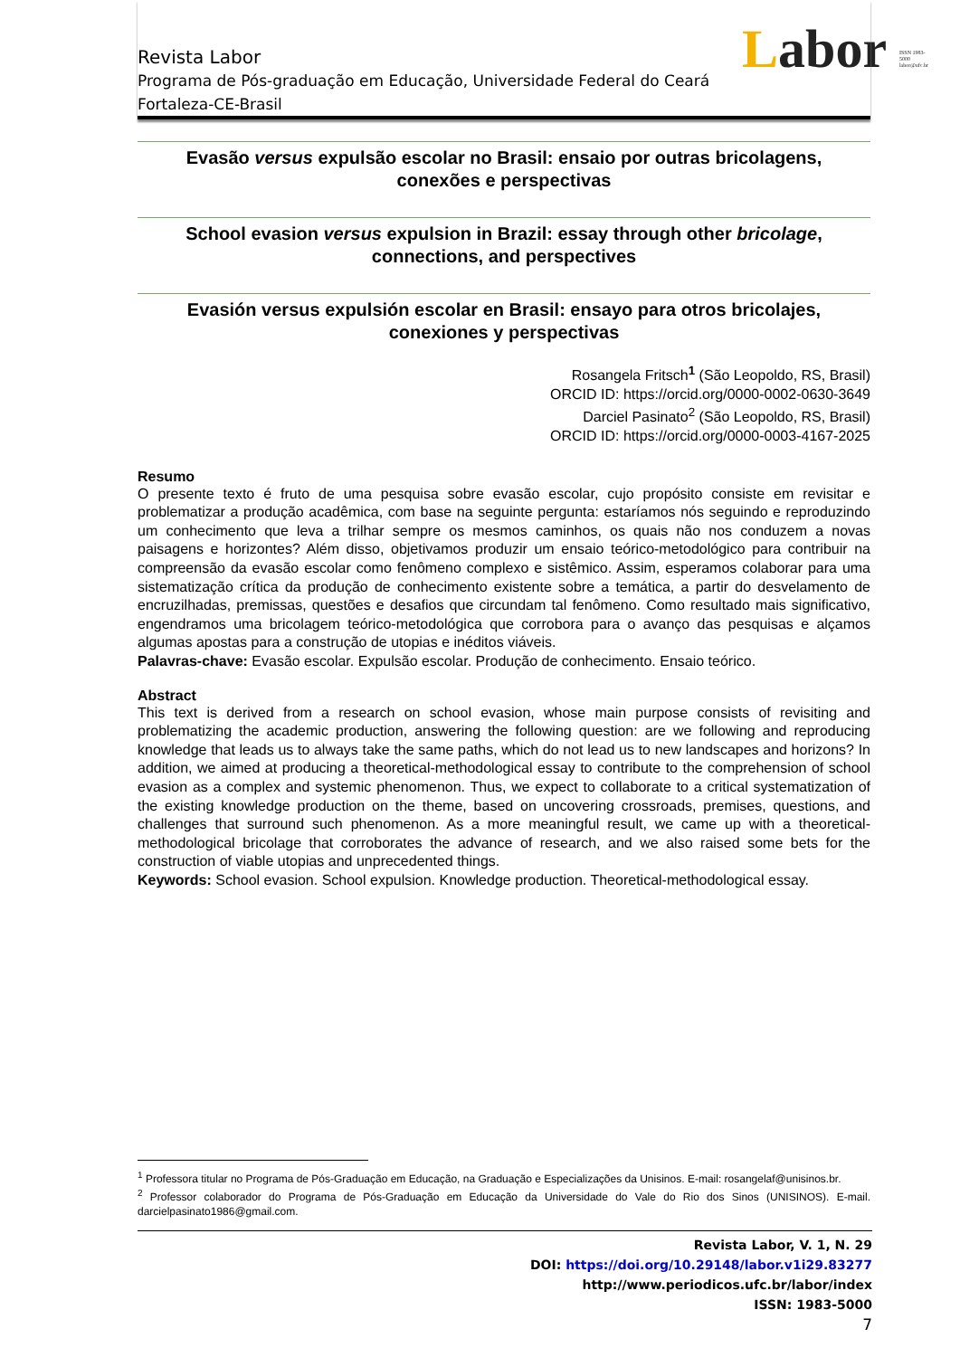Labor ISSN 1983-5000 labor@ufc.br
Revista Labor
Programa de Pós-graduação em Educação, Universidade Federal do Ceará
Fortaleza-CE-Brasil
Evasão versus expulsão escolar no Brasil: ensaio por outras bricolagens, conexões e perspectivas
School evasion versus expulsion in Brazil: essay through other bricolage, connections, and perspectives
Evasión versus expulsión escolar en Brasil: ensayo para otros bricolajes, conexiones y perspectivas
Rosangela Fritsch<sup>1</sup> (São Leopoldo, RS, Brasil)
ORCID ID: https://orcid.org/0000-0002-0630-3649
Darciel Pasinato<sup>2</sup> (São Leopoldo, RS, Brasil)
ORCID ID: https://orcid.org/0000-0003-4167-2025
Resumo
O presente texto é fruto de uma pesquisa sobre evasão escolar, cujo propósito consiste em revisitar e problematizar a produção acadêmica, com base na seguinte pergunta: estaríamos nós seguindo e reproduzindo um conhecimento que leva a trilhar sempre os mesmos caminhos, os quais não nos conduzem a novas paisagens e horizontes? Além disso, objetivamos produzir um ensaio teórico-metodológico para contribuir na compreensão da evasão escolar como fenômeno complexo e sistêmico. Assim, esperamos colaborar para uma sistematização crítica da produção de conhecimento existente sobre a temática, a partir do desvelamento de encruzilhadas, premissas, questões e desafios que circundam tal fenômeno. Como resultado mais significativo, engendramos uma bricolagem teórico-metodológica que corrobora para o avanço das pesquisas e alçamos algumas apostas para a construção de utopias e inéditos viáveis.
Palavras-chave: Evasão escolar. Expulsão escolar. Produção de conhecimento. Ensaio teórico.
Abstract
This text is derived from a research on school evasion, whose main purpose consists of revisiting and problematizing the academic production, answering the following question: are we following and reproducing knowledge that leads us to always take the same paths, which do not lead us to new landscapes and horizons? In addition, we aimed at producing a theoretical-methodological essay to contribute to the comprehension of school evasion as a complex and systemic phenomenon. Thus, we expect to collaborate to a critical systematization of the existing knowledge production on the theme, based on uncovering crossroads, premises, questions, and challenges that surround such phenomenon. As a more meaningful result, we came up with a theoretical-methodological bricolage that corroborates the advance of research, and we also raised some bets for the construction of viable utopias and unprecedented things.
Keywords: School evasion. School expulsion. Knowledge production. Theoretical-methodological essay.
<sup>1</sup> Professora titular no Programa de Pós-Graduação em Educação, na Graduação e Especializações da Unisinos. E-mail: rosangelaf@unisinos.br.
<sup>2</sup> Professor colaborador do Programa de Pós-Graduação em Educação da Universidade do Vale do Rio dos Sinos (UNISINOS). E-mail. darcielpasinato1986@gmail.com.
Revista Labor, V. 1, N. 29
DOI: https://doi.org/10.29148/labor.v1i29.83277
http://www.periodicos.ufc.br/labor/index
ISSN: 1983-5000
7